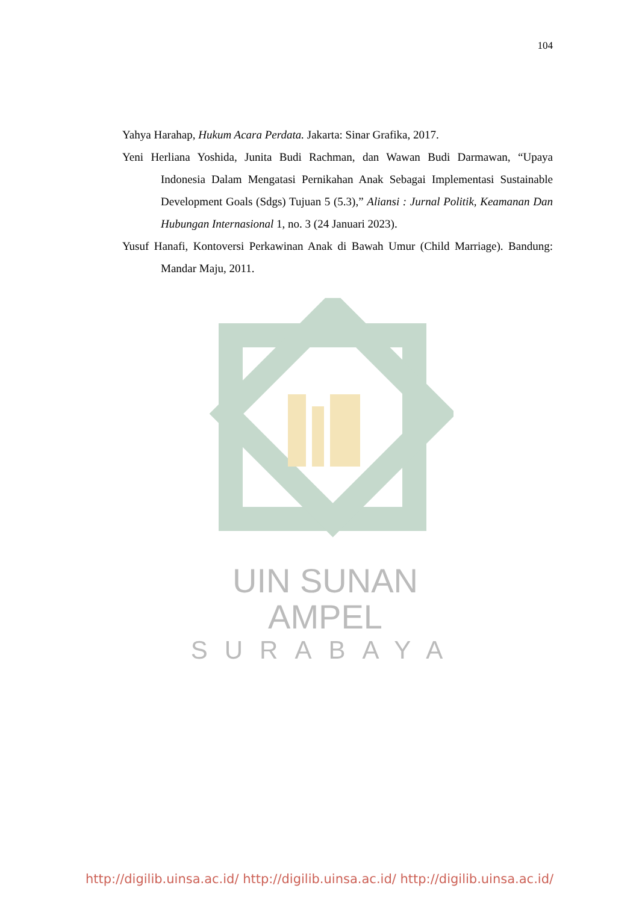104
Yahya Harahap, Hukum Acara Perdata. Jakarta: Sinar Grafika, 2017.
Yeni Herliana Yoshida, Junita Budi Rachman, dan Wawan Budi Darmawan, “Upaya Indonesia Dalam Mengatasi Pernikahan Anak Sebagai Implementasi Sustainable Development Goals (Sdgs) Tujuan 5 (5.3),” Aliansi : Jurnal Politik, Keamanan Dan Hubungan Internasional 1, no. 3 (24 Januari 2023).
Yusuf Hanafi, Kontoversi Perkawinan Anak di Bawah Umur (Child Marriage). Bandung: Mandar Maju, 2011.
UIN SUNAN AMPEL
SURABAYA
http://digilib.uinsa.ac.id/ http://digilib.uinsa.ac.id/ http://digilib.uinsa.ac.id/